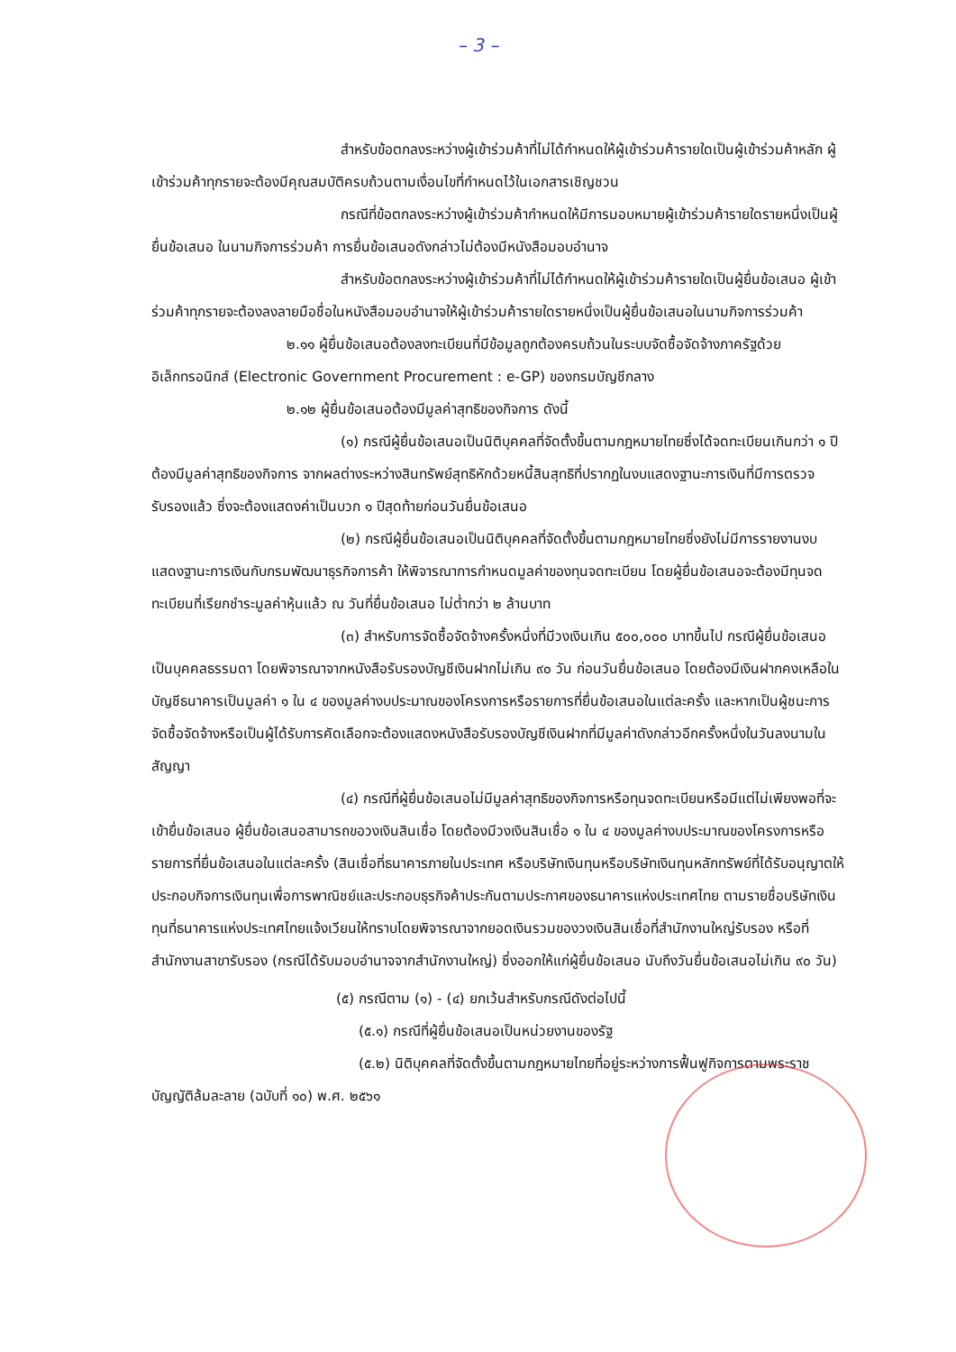– 3 –
สำหรับข้อตกลงระหว่างผู้เข้าร่วมค้าที่ไม่ได้กำหนดให้ผู้เข้าร่วมค้ารายใดเป็นผู้เข้าร่วมค้าหลัก ผู้เข้าร่วมค้าทุกรายจะต้องมีคุณสมบัติครบถ้วนตามเงื่อนไขที่กำหนดไว้ในเอกสารเชิญชวน
กรณีที่ข้อตกลงระหว่างผู้เข้าร่วมค้ากำหนดให้มีการมอบหมายผู้เข้าร่วมค้ารายใดรายหนึ่งเป็นผู้ยื่นข้อเสนอ ในนามกิจการร่วมค้า การยื่นข้อเสนอดังกล่าวไม่ต้องมีหนังสือมอบอำนาจ
สำหรับข้อตกลงระหว่างผู้เข้าร่วมค้าที่ไม่ได้กำหนดให้ผู้เข้าร่วมค้ารายใดเป็นผู้ยื่นข้อเสนอ ผู้เข้าร่วมค้าทุกรายจะต้องลงลายมือชื่อในหนังสือมอบอำนาจให้ผู้เข้าร่วมค้ารายใดรายหนึ่งเป็นผู้ยื่นข้อเสนอในนามกิจการร่วมค้า
๒.๑๑ ผู้ยื่นข้อเสนอต้องลงทะเบียนที่มีข้อมูลถูกต้องครบถ้วนในระบบจัดซื้อจัดจ้างภาครัฐด้วยอิเล็กทรอนิกส์ (Electronic Government Procurement : e-GP) ของกรมบัญชีกลาง
๒.๑๒ ผู้ยื่นข้อเสนอต้องมีมูลค่าสุทธิของกิจการ ดังนี้
(๑) กรณีผู้ยื่นข้อเสนอเป็นนิติบุคคลที่จัดตั้งขึ้นตามกฎหมายไทยซึ่งได้จดทะเบียนเกินกว่า ๑ ปี ต้องมีมูลค่าสุทธิของกิจการ จากผลต่างระหว่างสินทรัพย์สุทธิหักด้วยหนี้สินสุทธิที่ปรากฏในงบแสดงฐานะการเงินที่มีการตรวจรับรองแล้ว ซึ่งจะต้องแสดงค่าเป็นบวก ๑ ปีสุดท้ายก่อนวันยื่นข้อเสนอ
(๒) กรณีผู้ยื่นข้อเสนอเป็นนิติบุคคลที่จัดตั้งขึ้นตามกฎหมายไทยซึ่งยังไม่มีการรายงานงบแสดงฐานะการเงินกับกรมพัฒนาธุรกิจการค้า ให้พิจารณาการกำหนดมูลค่าของทุนจดทะเบียน โดยผู้ยื่นข้อเสนอจะต้องมีทุนจดทะเบียนที่เรียกชำระมูลค่าหุ้นแล้ว ณ วันที่ยื่นข้อเสนอ ไม่ต่ำกว่า ๒ ล้านบาท
(๓) สำหรับการจัดซื้อจัดจ้างครั้งหนึ่งที่มีวงเงินเกิน ๕๐๐,๐๐๐ บาทขึ้นไป กรณีผู้ยื่นข้อเสนอเป็นบุคคลธรรมดา โดยพิจารณาจากหนังสือรับรองบัญชีเงินฝากไม่เกิน ๙๐ วัน ก่อนวันยื่นข้อเสนอ โดยต้องมีเงินฝากคงเหลือในบัญชีธนาคารเป็นมูลค่า ๑ ใน ๔ ของมูลค่างบประมาณของโครงการหรือรายการที่ยื่นข้อเสนอในแต่ละครั้ง และหากเป็นผู้ชนะการจัดซื้อจัดจ้างหรือเป็นผู้ได้รับการคัดเลือกจะต้องแสดงหนังสือรับรองบัญชีเงินฝากที่มีมูลค่าดังกล่าวอีกครั้งหนึ่งในวันลงนามในสัญญา
(๔) กรณีที่ผู้ยื่นข้อเสนอไม่มีมูลค่าสุทธิของกิจการหรือทุนจดทะเบียนหรือมีแต่ไม่เพียงพอที่จะเข้ายื่นข้อเสนอ ผู้ยื่นข้อเสนอสามารถขอวงเงินสินเชื่อ โดยต้องมีวงเงินสินเชื่อ ๑ ใน ๔ ของมูลค่างบประมาณของโครงการหรือรายการที่ยื่นข้อเสนอในแต่ละครั้ง (สินเชื่อที่ธนาคารภายในประเทศ หรือบริษัทเงินทุนหรือบริษัทเงินทุนหลักทรัพย์ที่ได้รับอนุญาตให้ประกอบกิจการเงินทุนเพื่อการพาณิชย์และประกอบธุรกิจค้าประกันตามประกาศของธนาคารแห่งประเทศไทย ตามรายชื่อบริษัทเงินทุนที่ธนาคารแห่งประเทศไทยแจ้งเวียนให้ทราบโดยพิจารณาจากยอดเงินรวมของวงเงินสินเชื่อที่สำนักงานใหญ่รับรอง หรือที่สำนักงานสาขารับรอง (กรณีได้รับมอบอำนาจจากสำนักงานใหญ่) ซึ่งออกให้แก่ผู้ยื่นข้อเสนอ นับถึงวันยื่นข้อเสนอไม่เกิน ๙๐ วัน)
(๕) กรณีตาม (๑) - (๔) ยกเว้นสำหรับกรณีดังต่อไปนี้
(๕.๑) กรณีที่ผู้ยื่นข้อเสนอเป็นหน่วยงานของรัฐ
(๕.๒) นิติบุคคลที่จัดตั้งขึ้นตามกฎหมายไทยที่อยู่ระหว่างการฟื้นฟูกิจการตามพระราชบัญญัติล้มละลาย (ฉบับที่ ๑๐) พ.ศ. ๒๕๖๑